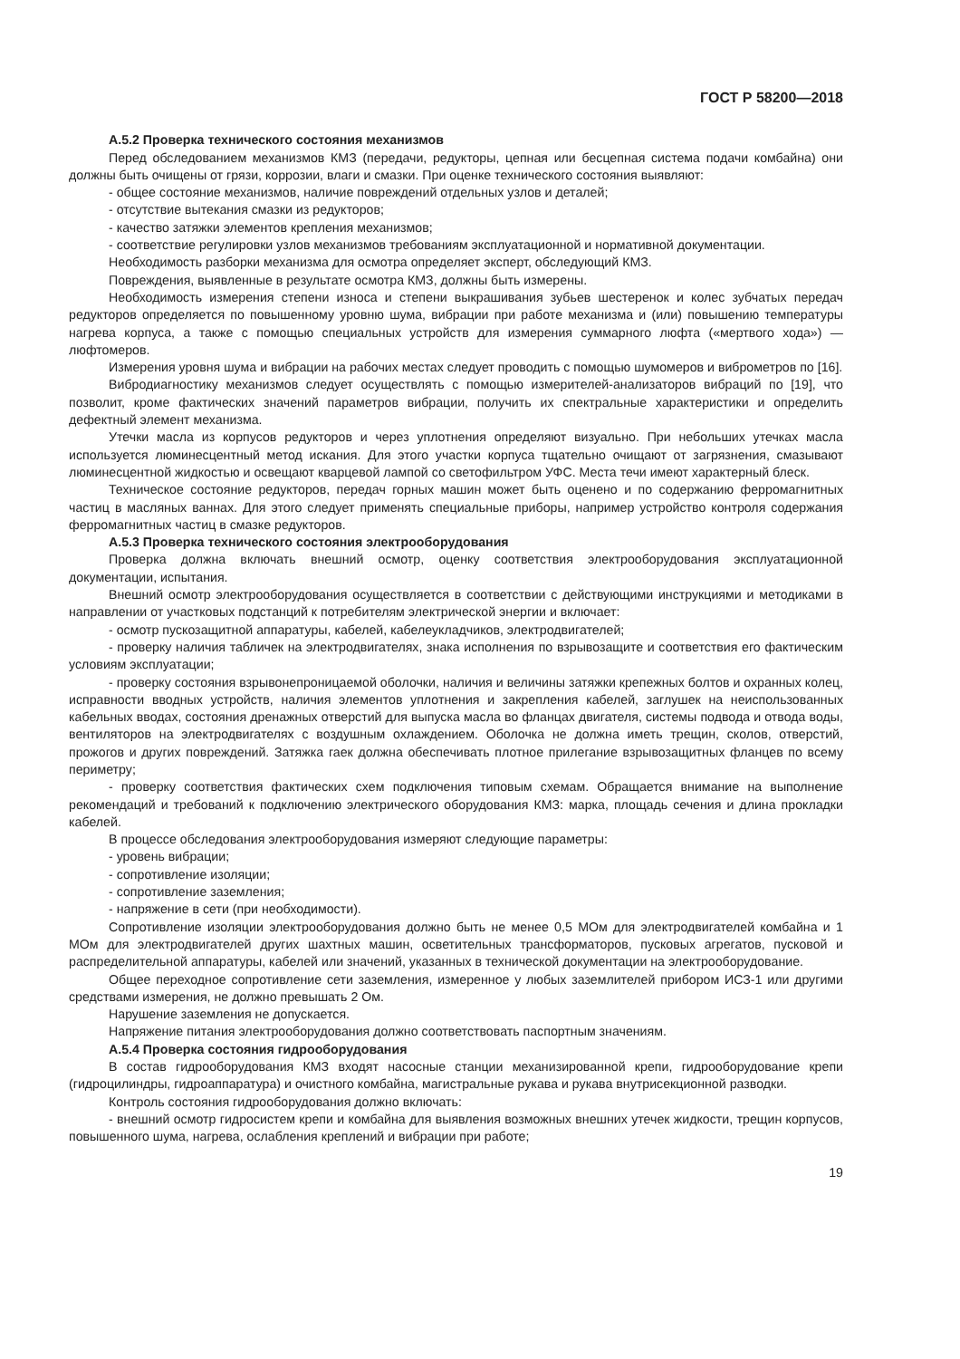ГОСТ Р 58200—2018
А.5.2 Проверка технического состояния механизмов
Перед обследованием механизмов КМЗ (передачи, редукторы, цепная или бесцепная система подачи комбайна) они должны быть очищены от грязи, коррозии, влаги и смазки. При оценке технического состояния выявляют:
- общее состояние механизмов, наличие повреждений отдельных узлов и деталей;
- отсутствие вытекания смазки из редукторов;
- качество затяжки элементов крепления механизмов;
- соответствие регулировки узлов механизмов требованиям эксплуатационной и нормативной документации.
Необходимость разборки механизма для осмотра определяет эксперт, обследующий КМЗ.
Повреждения, выявленные в результате осмотра КМЗ, должны быть измерены.
Необходимость измерения степени износа и степени выкрашивания зубьев шестеренок и колес зубчатых передач редукторов определяется по повышенному уровню шума, вибрации при работе механизма и (или) повышению температуры нагрева корпуса, а также с помощью специальных устройств для измерения суммарного люфта («мертвого хода») — люфтомеров.
Измерения уровня шума и вибрации на рабочих местах следует проводить с помощью шумомеров и виброметров по [16].
Вибродиагностику механизмов следует осуществлять с помощью измерителей-анализаторов вибраций по [19], что позволит, кроме фактических значений параметров вибрации, получить их спектральные характеристики и определить дефектный элемент механизма.
Утечки масла из корпусов редукторов и через уплотнения определяют визуально. При небольших утечках масла используется люминесцентный метод искания. Для этого участки корпуса тщательно очищают от загрязнения, смазывают люминесцентной жидкостью и освещают кварцевой лампой со светофильтром УФС. Места течи имеют характерный блеск.
Техническое состояние редукторов, передач горных машин может быть оценено и по содержанию ферромагнитных частиц в масляных ваннах. Для этого следует применять специальные приборы, например устройство контроля содержания ферромагнитных частиц в смазке редукторов.
А.5.3 Проверка технического состояния электрооборудования
Проверка должна включать внешний осмотр, оценку соответствия электрооборудования эксплуатационной документации, испытания.
Внешний осмотр электрооборудования осуществляется в соответствии с действующими инструкциями и методиками в направлении от участковых подстанций к потребителям электрической энергии и включает:
- осмотр пускозащитной аппаратуры, кабелей, кабелеукладчиков, электродвигателей;
- проверку наличия табличек на электродвигателях, знака исполнения по взрывозащите и соответствия его фактическим условиям эксплуатации;
- проверку состояния взрывонепроницаемой оболочки, наличия и величины затяжки крепежных болтов и охранных колец, исправности вводных устройств, наличия элементов уплотнения и закрепления кабелей, заглушек на неиспользованных кабельных вводах, состояния дренажных отверстий для выпуска масла во фланцах двигателя, системы подвода и отвода воды, вентиляторов на электродвигателях с воздушным охлаждением. Оболочка не должна иметь трещин, сколов, отверстий, прожогов и других повреждений. Затяжка гаек должна обеспечивать плотное прилегание взрывозащитных фланцев по всему периметру;
- проверку соответствия фактических схем подключения типовым схемам. Обращается внимание на выполнение рекомендаций и требований к подключению электрического оборудования КМЗ: марка, площадь сечения и длина прокладки кабелей.
В процессе обследования электрооборудования измеряют следующие параметры:
- уровень вибрации;
- сопротивление изоляции;
- сопротивление заземления;
- напряжение в сети (при необходимости).
Сопротивление изоляции электрооборудования должно быть не менее 0,5 МОм для электродвигателей комбайна и 1 МОм для электродвигателей других шахтных машин, осветительных трансформаторов, пусковых агрегатов, пусковой и распределительной аппаратуры, кабелей или значений, указанных в технической документации на электрооборудование.
Общее переходное сопротивление сети заземления, измеренное у любых заземлителей прибором ИСЗ-1 или другими средствами измерения, не должно превышать 2 Ом.
Нарушение заземления не допускается.
Напряжение питания электрооборудования должно соответствовать паспортным значениям.
А.5.4 Проверка состояния гидрооборудования
В состав гидрооборудования КМЗ входят насосные станции механизированной крепи, гидрооборудование крепи (гидроцилиндры, гидроаппаратура) и очистного комбайна, магистральные рукава и рукава внутрисекционной разводки.
Контроль состояния гидрооборудования должно включать:
- внешний осмотр гидросистем крепи и комбайна для выявления возможных внешних утечек жидкости, трещин корпусов, повышенного шума, нагрева, ослабления креплений и вибрации при работе;
19